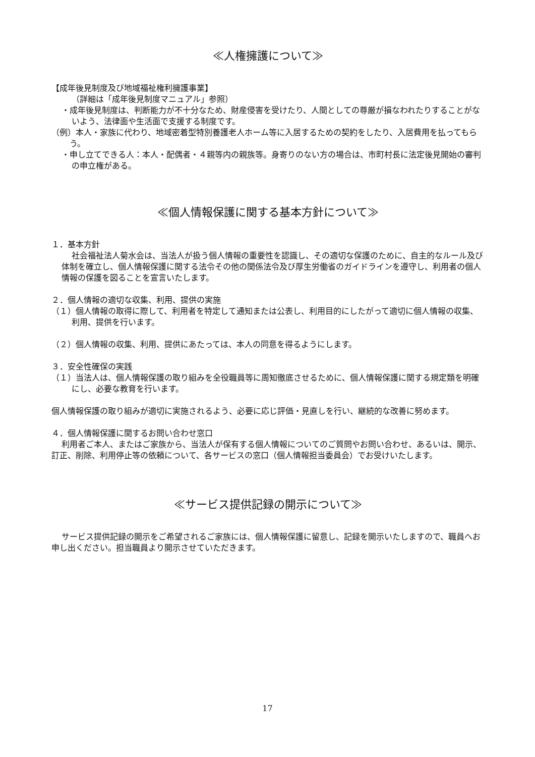≪人権擁護について≫
【成年後見制度及び地域福祉権利擁護事業】
（詳細は「成年後見制度マニュアル」参照）
・成年後見制度は、判断能力が不十分なため、財産侵害を受けたり、人間としての尊厳が損なわれたりすることがないよう、法律面や生活面で支援する制度です。
（例）本人・家族に代わり、地域密着型特別養護老人ホーム等に入居するための契約をしたり、入居費用を払ってもらう。
・申し立てできる人：本人・配偶者・４親等内の親族等。身寄りのない方の場合は、市町村長に法定後見開始の審判の申立権がある。
≪個人情報保護に関する基本方針について≫
１．基本方針
社会福祉法人菊水会は、当法人が扱う個人情報の重要性を認識し、その適切な保護のために、自主的なルール及び体制を確立し、個人情報保護に関する法令その他の関係法令及び厚生労働省のガイドラインを遵守し、利用者の個人情報の保護を図ることを宣言いたします。
２．個人情報の適切な収集、利用、提供の実施
（１）個人情報の取得に際して、利用者を特定して通知または公表し、利用目的にしたがって適切に個人情報の収集、利用、提供を行います。
（２）個人情報の収集、利用、提供にあたっては、本人の同意を得るようにします。
３．安全性確保の実践
（１）当法人は、個人情報保護の取り組みを全役職員等に周知徹底させるために、個人情報保護に関する規定類を明確にし、必要な教育を行います。
個人情報保護の取り組みが適切に実施されるよう、必要に応じ評価・見直しを行い、継続的な改善に努めます。
４．個人情報保護に関するお問い合わせ窓口
利用者ご本人、またはご家族から、当法人が保有する個人情報についてのご質問やお問い合わせ、あるいは、開示、訂正、削除、利用停止等の依頼について、各サービスの窓口（個人情報担当委員会）でお受けいたします。
≪サービス提供記録の開示について≫
サービス提供記録の開示をご希望されるご家族には、個人情報保護に留意し、記録を開示いたしますので、職員へお申し出ください。担当職員より開示させていただきます。
17